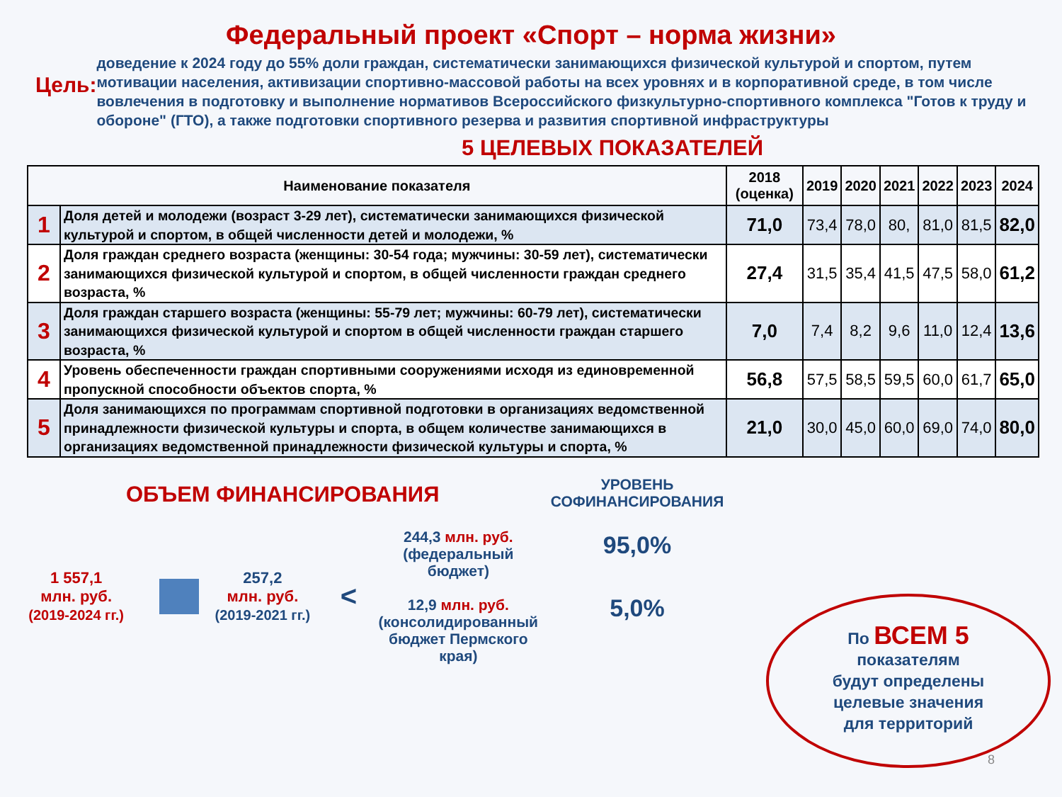Федеральный проект «Спорт – норма жизни»
Цель:
доведение к 2024 году до 55% доли граждан, систематически занимающихся физической культурой и спортом, путем мотивации населения, активизации спортивно-массовой работы на всех уровнях и в корпоративной среде, в том числе вовлечения в подготовку и выполнение нормативов Всероссийского физкультурно-спортивного комплекса "Готов к труду и обороне" (ГТО), а также подготовки спортивного резерва и развития спортивной инфраструктуры
5 ЦЕЛЕВЫХ ПОКАЗАТЕЛЕЙ
| Наименование показателя | | 2018 (оценка) | 2019 | 2020 | 2021 | 2022 | 2023 | 2024 |
| --- | --- | --- | --- | --- | --- | --- | --- | --- |
| 1 | Доля детей и молодежи (возраст 3-29 лет), систематически занимающихся физической культурой и спортом, в общей численности детей и молодежи, % | 71,0 | 73,4 | 78,0 | 80, | 81,0 | 81,5 | 82,0 |
| 2 | Доля граждан среднего возраста (женщины: 30-54 года; мужчины: 30-59 лет), систематически занимающихся физической культурой и спортом, в общей численности граждан среднего возраста, % | 27,4 | 31,5 | 35,4 | 41,5 | 47,5 | 58,0 | 61,2 |
| 3 | Доля граждан старшего возраста (женщины: 55-79 лет; мужчины: 60-79 лет), систематически занимающихся физической культурой и спортом в общей численности граждан старшего возраста, % | 7,0 | 7,4 | 8,2 | 9,6 | 11,0 | 12,4 | 13,6 |
| 4 | Уровень обеспеченности граждан спортивными сооружениями исходя из единовременной пропускной способности объектов спорта, % | 56,8 | 57,5 | 58,5 | 59,5 | 60,0 | 61,7 | 65,0 |
| 5 | Доля занимающихся по программам спортивной подготовки в организациях ведомственной принадлежности физической культуры и спорта, в общем количестве занимающихся в организациях ведомственной принадлежности физической культуры и спорта, % | 21,0 | 30,0 | 45,0 | 60,0 | 69,0 | 74,0 | 80,0 |
ОБЪЕМ ФИНАНСИРОВАНИЯ
1 557,1
млн. руб.
(2019-2024 гг.)
257,2
млн. руб.
(2019-2021 гг.)
<
244,3 млн. руб.
(федеральный бюджет)
12,9 млн. руб.
(консолидированный бюджет Пермского края)
УРОВЕНЬ СОФИНАНСИРОВАНИЯ
95,0%
5,0%
По ВСЕМ 5
показателям
будут определены
целевые значения
для территорий
8